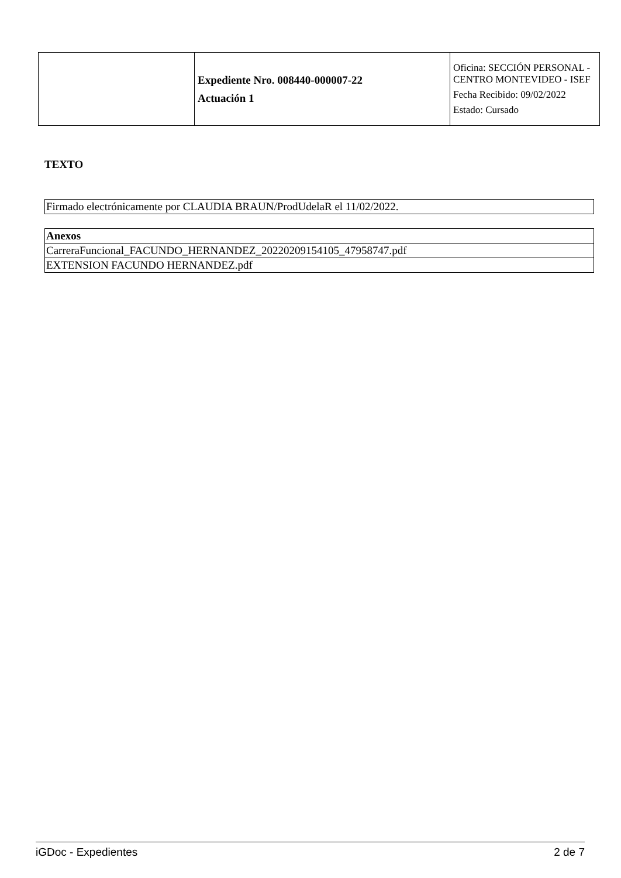| | Expediente Nro. 008440-000007-22 Actuación 1 | Oficina: SECCIÓN PERSONAL - CENTRO MONTEVIDEO - ISEF Fecha Recibido: 09/02/2022 Estado: Cursado |
TEXTO
| Firmado electrónicamente por CLAUDIA BRAUN/ProdUdelaR el 11/02/2022. |
| Anexos |
| --- |
| CarreraFuncional_FACUNDO_HERNANDEZ_20220209154105_47958747.pdf |
| EXTENSION FACUNDO HERNANDEZ.pdf |
iGDoc - Expedientes 2 de 7